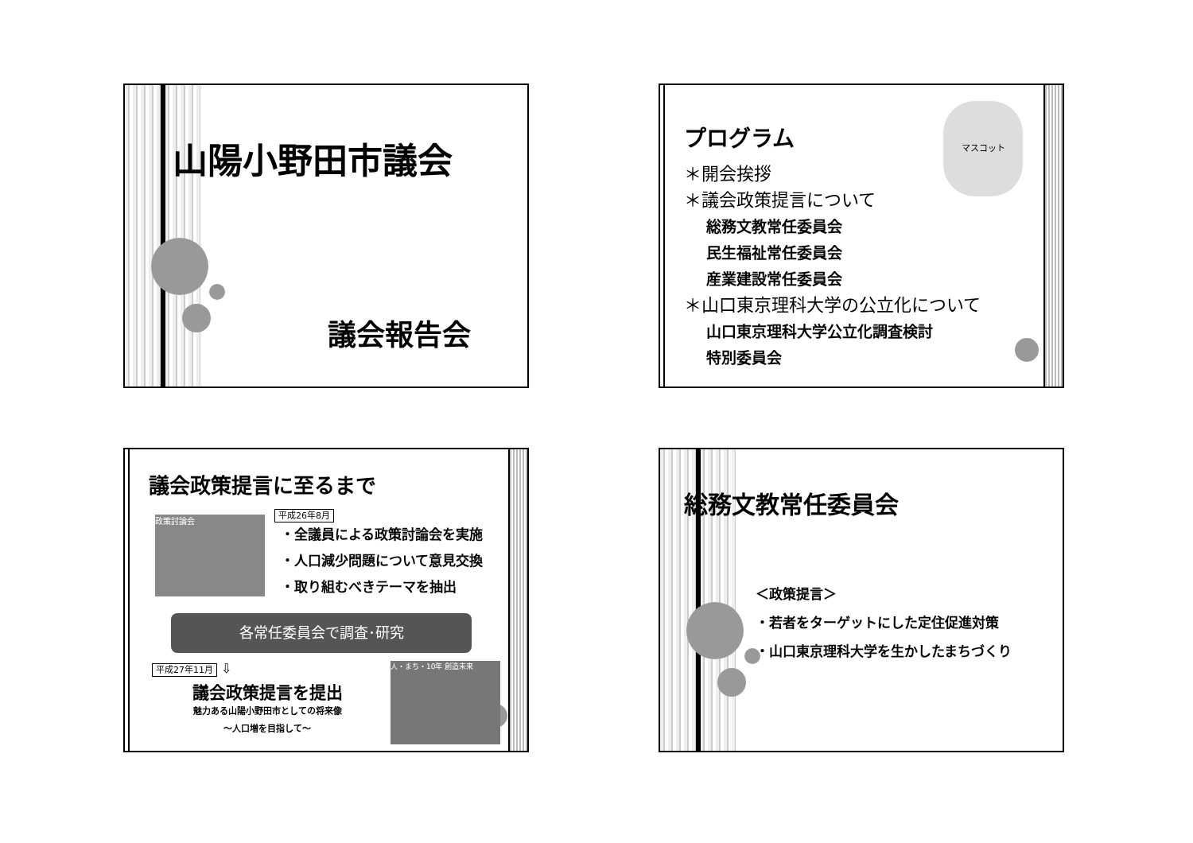山陽小野田市議会
議会報告会
マスコット
プログラム
＊開会挨拶
＊議会政策提言について
総務文教常任委員会
民生福祉常任委員会
産業建設常任委員会
＊山口東京理科大学の公立化について
山口東京理科大学公立化調査検討
特別委員会
議会政策提言に至るまで
政策討論会
平成26年8月
・全議員による政策討論会を実施
・人口減少問題について意見交換
・取り組むべきテーマを抽出
各常任委員会で調査･研究
平成27年11月 ⇩
議会政策提言を提出
魅力ある山陽小野田市としての将来像
～人口増を目指して～
人・まち・10年 創造未来
総務文教常任委員会
＜政策提言＞
・若者をターゲットにした定住促進対策
・山口東京理科大学を生かしたまちづくり